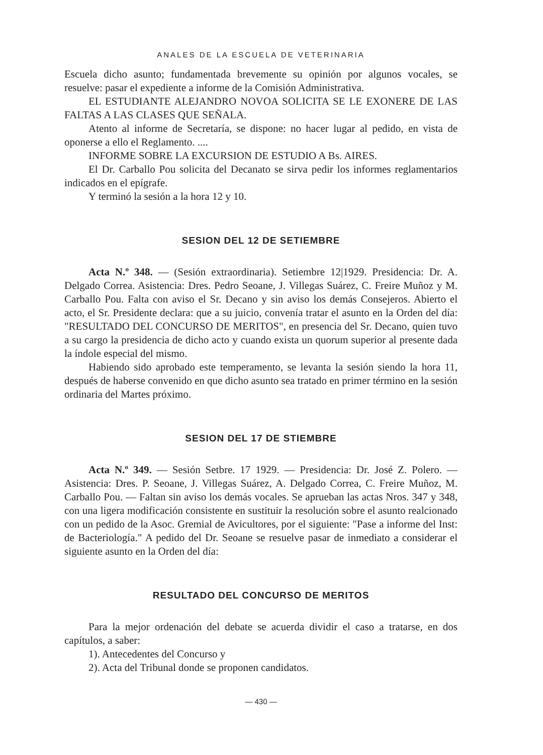ANALES DE LA ESCUELA DE VETERINARIA
Escuela dicho asunto; fundamentada brevemente su opinión por algunos vocales, se resuelve: pasar el expediente a informe de la Comisión Administrativa.
EL ESTUDIANTE ALEJANDRO NOVOA SOLICITA SE LE EXONERE DE LAS FALTAS A LAS CLASES QUE SEÑALA.
Atento al informe de Secretaría, se dispone: no hacer lugar al pedido, en vista de oponerse a ello el Reglamento. ....
INFORME SOBRE LA EXCURSION DE ESTUDIO A Bs. AIRES.
El Dr. Carballo Pou solicita del Decanato se sirva pedir los informes reglamentarios indicados en el epígrafe.
Y terminó la sesión a la hora 12 y 10.
SESION DEL 12 DE SETIEMBRE
Acta N.º 348. — (Sesión extraordinaria). Setiembre 12|1929. Presidencia: Dr. A. Delgado Correa. Asistencia: Dres. Pedro Seoane, J. Villegas Suárez, C. Freire Muñoz y M. Carballo Pou. Falta con aviso el Sr. Decano y sin aviso los demás Consejeros. Abierto el acto, el Sr. Presidente declara: que a su juicio, convenía tratar el asunto en la Orden del día: "RESULTADO DEL CONCURSO DE MERITOS", en presencia del Sr. Decano, quien tuvo a su cargo la presidencia de dicho acto y cuando exista un quorum superior al presente dada la índole especial del mismo.
Habiendo sido aprobado este temperamento, se levanta la sesión siendo la hora 11, después de haberse convenido en que dicho asunto sea tratado en primer término en la sesión ordinaria del Martes próximo.
SESION DEL 17 DE STIEMBRE
Acta N.º 349. — Sesión Setbre. 17 1929. — Presidencia: Dr. José Z. Polero. — Asistencia: Dres. P. Seoane, J. Villegas Suárez, A. Delgado Correa, C. Freire Muñoz, M. Carballo Pou. — Faltan sin aviso los demás vocales. Se aprueban las actas Nros. 347 y 348, con una ligera modificación consistente en sustituir la resolución sobre el asunto realcionado con un pedido de la Asoc. Gremial de Avicultores, por el siguiente: "Pase a informe del Inst: de Bacteriología." A pedido del Dr. Seoane se resuelve pasar de inmediato a considerar el siguiente asunto en la Orden del día:
RESULTADO DEL CONCURSO DE MERITOS
Para la mejor ordenación del debate se acuerda dividir el caso a tratarse, en dos capítulos, a saber:
1). Antecedentes del Concurso y
2). Acta del Tribunal donde se proponen candidatos.
— 430 —